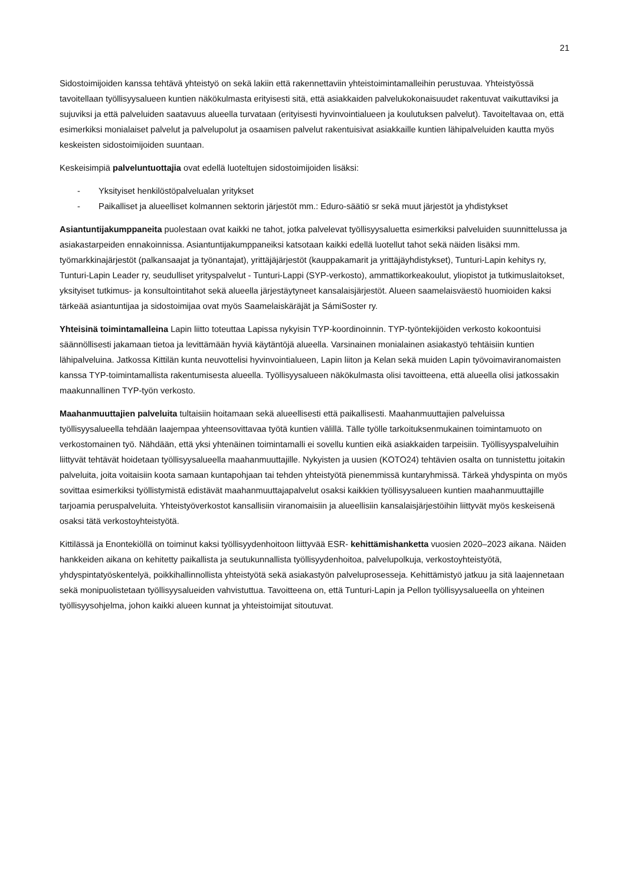21
Sidostoimijoiden kanssa tehtävä yhteistyö on sekä lakiin että rakennettaviin yhteistoimintamalleihin perustuvaa. Yhteistyössä tavoitellaan työllisyysalueen kuntien näkökulmasta erityisesti sitä, että asiakkaiden palvelukokonaisuudet rakentuvat vaikuttaviksi ja sujuviksi ja että palveluiden saatavuus alueella turvataan (erityisesti hyvinvointialueen ja koulutuksen palvelut). Tavoiteltavaa on, että esimerkiksi monialaiset palvelut ja palvelupolut ja osaamisen palvelut rakentuisivat asiakkaille kuntien lähipalveluiden kautta myös keskeisten sidostoimijoiden suuntaan.
Keskeisimpiä palveluntuottajia ovat edellä luoteltujen sidostoimijoiden lisäksi:
- Yksityiset henkilöstöpalvelualan yritykset
- Paikalliset ja alueelliset kolmannen sektorin järjestöt mm.: Eduro-säätiö sr sekä muut järjestöt ja yhdistykset
Asiantuntijakumppaneita puolestaan ovat kaikki ne tahot, jotka palvelevat työllisyysaluetta esimerkiksi palveluiden suunnittelussa ja asiakastarpeiden ennakoinnissa. Asiantuntijakumppaneiksi katsotaan kaikki edellä luotellut tahot sekä näiden lisäksi mm. työmarkkinajärjestöt (palkansaajat ja työnantajat), yrittäjäjärjestöt (kauppakamarit ja yrittäjäyhdistykset), Tunturi-Lapin kehitys ry, Tunturi-Lapin Leader ry, seudulliset yrityspalvelut - Tunturi-Lappi (SYP-verkosto), ammattikorkeakoulut, yliopistot ja tutkimuslaitokset, yksityiset tutkimus- ja konsultointitahot sekä alueella järjestäytyneet kansalaisjärjestöt. Alueen saamelaisväestö huomioiden kaksi tärkeää asiantuntijaa ja sidostoimijaa ovat myös Saamelaiskäräjät ja SámiSoster ry.
Yhteisinä toimintamalleina Lapin liitto toteuttaa Lapissa nykyisin TYP-koordinoinnin. TYP-työntekijöiden verkosto kokoontuisi säännöllisesti jakamaan tietoa ja levittämään hyviä käytäntöjä alueella. Varsinainen monialainen asiakastyö tehtäisiin kuntien lähipalveluina. Jatkossa Kittilän kunta neuvottelisi hyvinvointialueen, Lapin liiton ja Kelan sekä muiden Lapin työvoimaviranomaisten kanssa TYP-toimintamallista rakentumisesta alueella. Työllisyysalueen näkökulmasta olisi tavoitteena, että alueella olisi jatkossakin maakunnallinen TYP-työn verkosto.
Maahanmuuttajien palveluita tultaisiin hoitamaan sekä alueellisesti että paikallisesti. Maahanmuuttajien palveluissa työllisyysalueella tehdään laajempaa yhteensovittavaa työtä kuntien välillä. Tälle työlle tarkoituksenmukainen toimintamuoto on verkostomainen työ. Nähdään, että yksi yhtenäinen toimintamalli ei sovellu kuntien eikä asiakkaiden tarpeisiin. Työllisyyspalveluihin liittyvät tehtävät hoidetaan työllisyysalueella maahanmuuttajille. Nykyisten ja uusien (KOTO24) tehtävien osalta on tunnistettu joitakin palveluita, joita voitaisiin koota samaan kuntapohjaan tai tehden yhteistyötä pienemmissä kuntaryhmissä. Tärkeä yhdyspinta on myös sovittaa esimerkiksi työllistymistä edistävät maahanmuuttajapalvelut osaksi kaikkien työllisyysalueen kuntien maahanmuuttajille tarjoamia peruspalveluita. Yhteistyöverkostot kansallisiin viranomaisiin ja alueellisiin kansalaisjärjestöihin liittyvät myös keskeisenä osaksi tätä verkostoyhteistyötä.
Kittilässä ja Enontekiöllä on toiminut kaksi työllisyydenhoitoon liittyvää ESR- kehittämishanketta vuosien 2020–2023 aikana. Näiden hankkeiden aikana on kehitetty paikallista ja seutukunnallista työllisyydenhoitoa, palvelupolkuja, verkostoyhteistyötä, yhdyspintatyöskentelyä, poikkihallinnollista yhteistyötä sekä asiakastyön palveluprosesseja. Kehittämistyö jatkuu ja sitä laajennetaan sekä monipuolistetaan työllisyysalueiden vahvistuttua. Tavoitteena on, että Tunturi-Lapin ja Pellon työllisyysalueella on yhteinen työllisyysohjelma, johon kaikki alueen kunnat ja yhteistoimijat sitoutuvat.